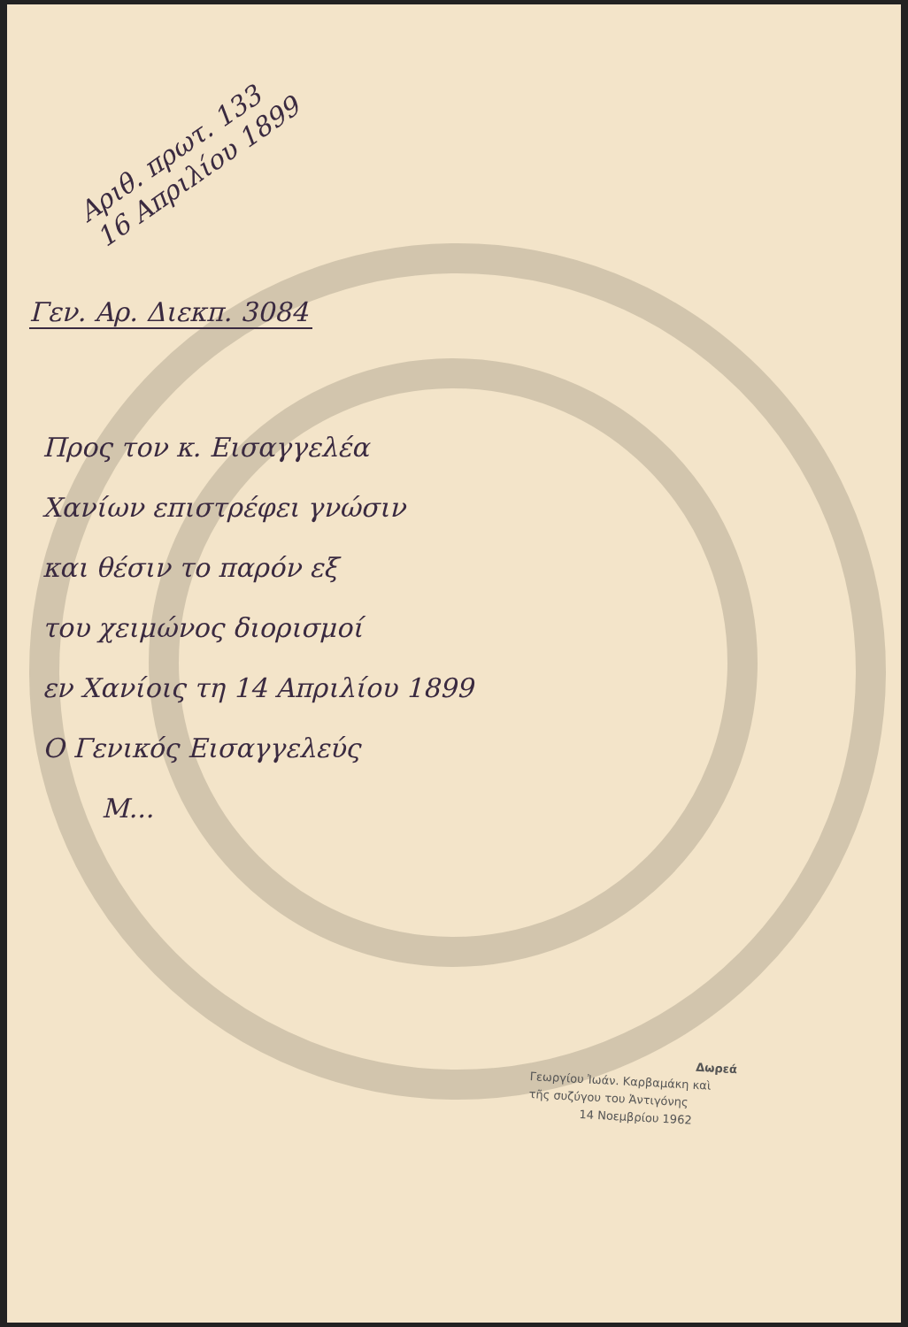Αριθ. πρωτ. 133
16 Απριλίου 1899
Γεν. Αρ. Διεκπ. 3084
Προς τον κ. Εισαγγελέα
Χανίων επιστρέφει γνώσιν
και θέσιν το παρόν εξ
του χειμώνος διορισμοί
εν Χανίοις τη 14 Απριλίου 1899
Ο Γενικός Εισαγγελεύς
Μ...
Δωρεά
Γεωργίου Ἰωάν. Καρβαμάκη καὶ
τῆς συζύγου του Ἀντιγόνης
14 Νοεμβρίου 1962